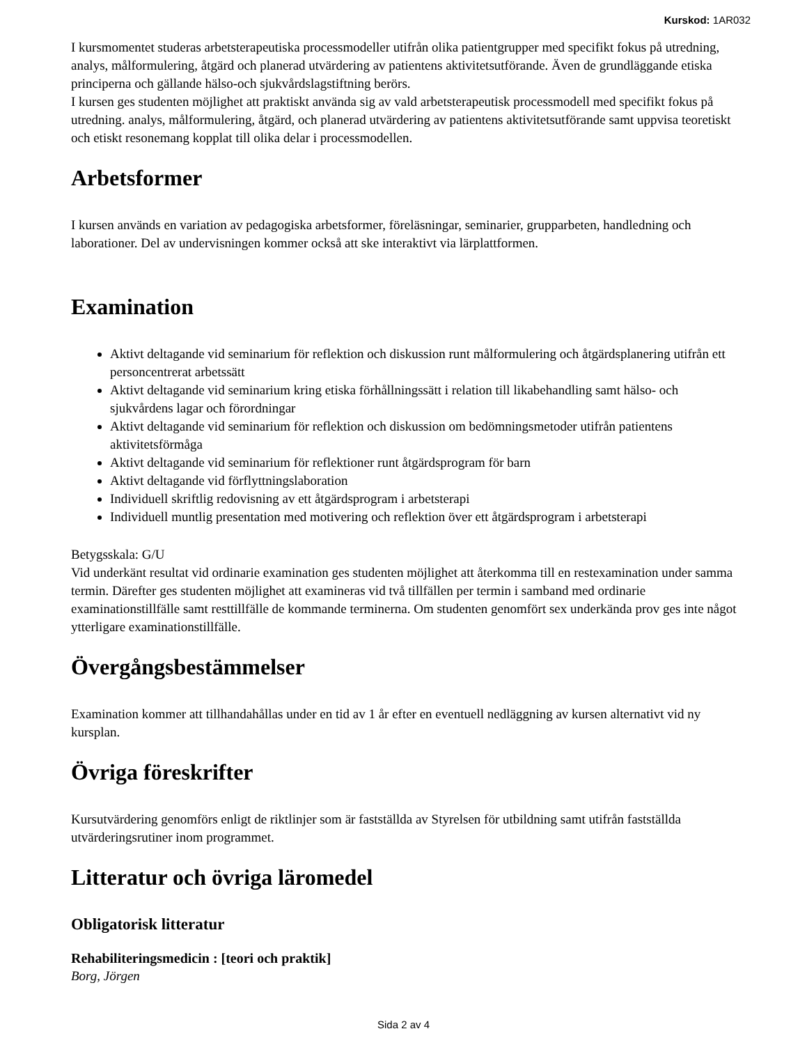Kurskod: 1AR032
I kursmomentet studeras arbetsterapeutiska processmodeller utifrån olika patientgrupper med specifikt fokus på utredning, analys, målformulering, åtgärd och planerad utvärdering av patientens aktivitetsutförande. Även de grundläggande etiska principerna och gällande hälso-och sjukvårdslagstiftning berörs.
I kursen ges studenten möjlighet att praktiskt använda sig av vald arbetsterapeutisk processmodell med specifikt fokus på utredning. analys, målformulering, åtgärd, och planerad utvärdering av patientens aktivitetsutförande samt uppvisa teoretiskt och etiskt resonemang kopplat till olika delar i processmodellen.
Arbetsformer
I kursen används en variation av pedagogiska arbetsformer, föreläsningar, seminarier, grupparbeten, handledning och laborationer. Del av undervisningen kommer också att ske interaktivt via lärplattformen.
Examination
Aktivt deltagande vid seminarium för reflektion och diskussion runt målformulering och åtgärdsplanering utifrån ett personcentrerat arbetssätt
Aktivt deltagande vid seminarium kring etiska förhållningssätt i relation till likabehandling samt hälso- och sjukvårdens lagar och förordningar
Aktivt deltagande vid seminarium för reflektion och diskussion om bedömningsmetoder utifrån patientens aktivitetsförmåga
Aktivt deltagande vid seminarium för reflektioner runt åtgärdsprogram för barn
Aktivt deltagande vid förflyttningslaboration
Individuell skriftlig redovisning av ett åtgärdsprogram i arbetsterapi
Individuell muntlig presentation med motivering och reflektion över ett åtgärdsprogram i arbetsterapi
Betygsskala: G/U
Vid underkänt resultat vid ordinarie examination ges studenten möjlighet att återkomma till en restexamination under samma termin. Därefter ges studenten möjlighet att examineras vid två tillfällen per termin i samband med ordinarie examinationstillfälle samt resttillfälle de kommande terminerna. Om studenten genomfört sex underkända prov ges inte något ytterligare examinationstillfälle.
Övergångsbestämmelser
Examination kommer att tillhandahållas under en tid av 1 år efter en eventuell nedläggning av kursen alternativt vid ny kursplan.
Övriga föreskrifter
Kursutvärdering genomförs enligt de riktlinjer som är fastställda av Styrelsen för utbildning samt utifrån fastställda utvärderingsrutiner inom programmet.
Litteratur och övriga läromedel
Obligatorisk litteratur
Rehabiliteringsmedicin : [teori och praktik]
Borg, Jörgen
Sida 2 av 4